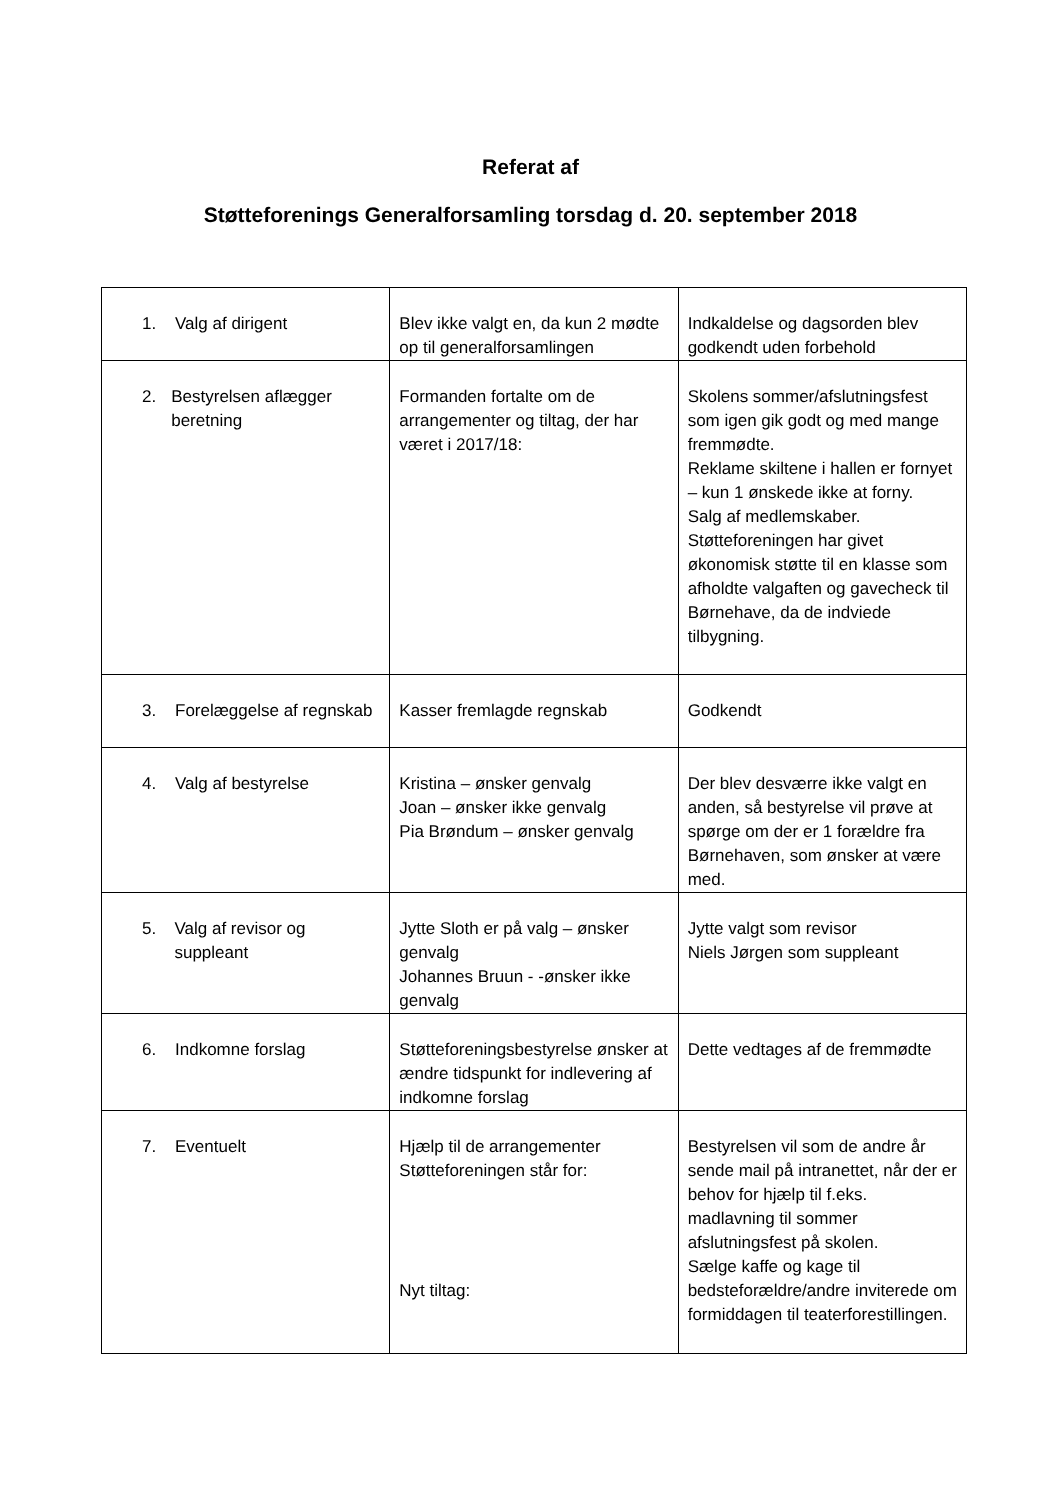Referat af
Støtteforenings Generalforsamling torsdag d. 20. september 2018
| 1. Valg af dirigent | Blev ikke valgt en, da kun 2 mødte op til generalforsamlingen | Indkaldelse og dagsorden blev godkendt uden forbehold |
| 2. Bestyrelsen aflægger beretning | Formanden fortalte om de arrangementer og tiltag, der har været i 2017/18: | Skolens sommer/afslutningsfest som igen gik godt og med mange fremmødte. Reklame skiltene i hallen er fornyet – kun 1 ønskede ikke at forny. Salg af medlemskaber. Støtteforeningen har givet økonomisk støtte til en klasse som afholdte valgaften og gavecheck til Børnehave, da de indviede tilbygning. |
| 3. Forelæggelse af regnskab | Kasser fremlagde regnskab | Godkendt |
| 4. Valg af bestyrelse | Kristina – ønsker genvalg Joan – ønsker ikke genvalg Pia Brøndum – ønsker genvalg | Der blev desværre ikke valgt en anden, så bestyrelse vil prøve at spørge om der er 1 forældre fra Børnehaven, som ønsker at være med. |
| 5. Valg af revisor og suppleant | Jytte Sloth er på valg – ønsker genvalg Johannes Bruun - -ønsker ikke genvalg | Jytte valgt som revisor Niels Jørgen som suppleant |
| 6. Indkomne forslag | Støtteforeningsbestyrelse ønsker at ændre tidspunkt for indlevering af indkomne forslag | Dette vedtages af de fremmødte |
| 7. Eventuelt | Hjælp til de arrangementer Støtteforeningen står for: Nyt tiltag: | Bestyrelsen vil som de andre år sende mail på intranettet, når der er behov for hjælp til f.eks. madlavning til sommer afslutningsfest på skolen. Sælge kaffe og kage til bedsteforældre/andre inviterede om formiddagen til teaterforestillingen. |